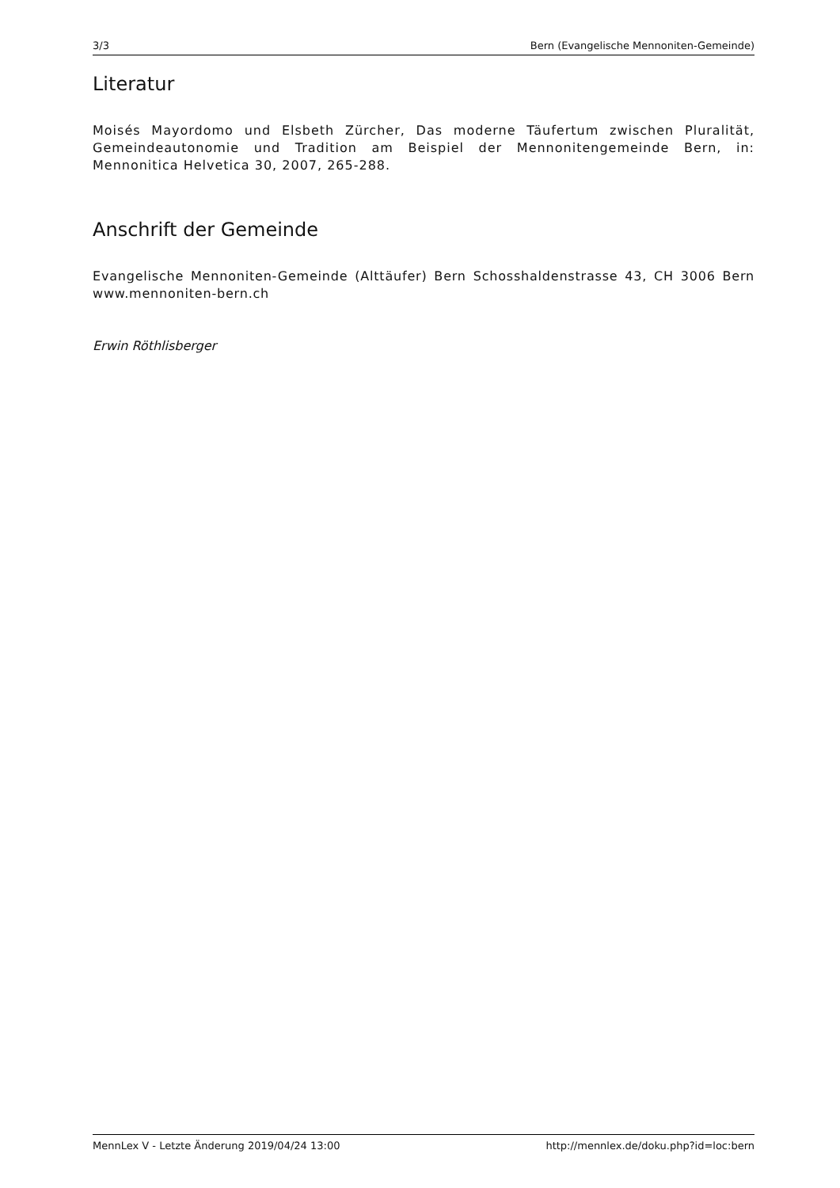3/3 Bern (Evangelische Mennoniten-Gemeinde)
Literatur
Moisés Mayordomo und Elsbeth Zürcher, Das moderne Täufertum zwischen Pluralität, Gemeindeautonomie und Tradition am Beispiel der Mennonitengemeinde Bern, in: Mennonitica Helvetica 30, 2007, 265-288.
Anschrift der Gemeinde
Evangelische Mennoniten-Gemeinde (Alttäufer) Bern Schosshaldenstrasse 43, CH 3006 Bern www.mennoniten-bern.ch
Erwin Röthlisberger
MennLex V - Letzte Änderung 2019/04/24 13:00 http://mennlex.de/doku.php?id=loc:bern